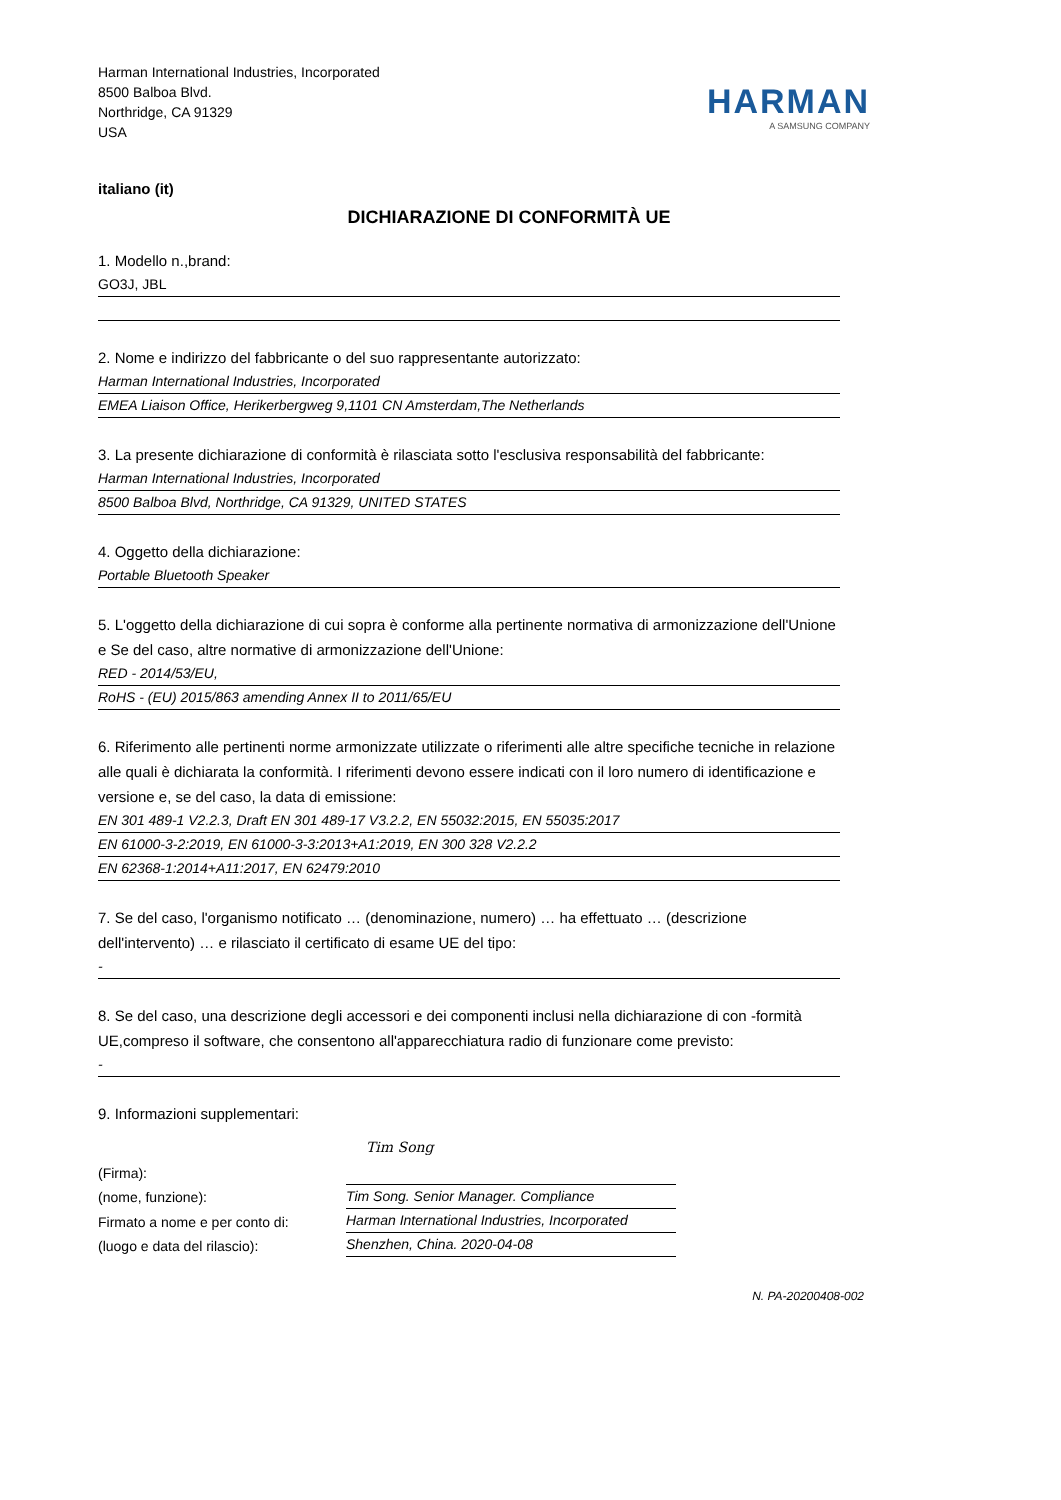Harman International Industries, Incorporated
8500 Balboa Blvd.
Northridge, CA 91329
USA
HARMAN
A SAMSUNG COMPANY
italiano (it)
DICHIARAZIONE DI CONFORMITÀ UE
1. Modello n.,brand:
GO3J, JBL
2. Nome e indirizzo del fabbricante o del suo rappresentante autorizzato:
Harman International Industries, Incorporated
EMEA Liaison Office, Herikerbergweg 9,1101 CN Amsterdam,The Netherlands
3. La presente dichiarazione di conformità è rilasciata sotto l'esclusiva responsabilità del fabbricante:
Harman International Industries, Incorporated
8500 Balboa Blvd, Northridge, CA 91329, UNITED STATES
4. Oggetto della dichiarazione:
Portable Bluetooth Speaker
5. L'oggetto della dichiarazione di cui sopra è conforme alla pertinente normativa di armonizzazione dell'Unione e Se del caso, altre normative di armonizzazione dell'Unione:
RED - 2014/53/EU,
RoHS - (EU) 2015/863 amending Annex II to 2011/65/EU
6. Riferimento alle pertinenti norme armonizzate utilizzate o riferimenti alle altre specifiche tecniche in relazione alle quali è dichiarata la conformità. I riferimenti devono essere indicati con il loro numero di identificazione e versione e, se del caso, la data di emissione:
EN 301 489-1 V2.2.3, Draft EN 301 489-17 V3.2.2, EN 55032:2015, EN 55035:2017
EN 61000-3-2:2019, EN 61000-3-3:2013+A1:2019, EN 300 328 V2.2.2
EN 62368-1:2014+A11:2017, EN 62479:2010
7. Se del caso, l'organismo notificato … (denominazione, numero) … ha effettuato … (descrizione dell'intervento) … e rilasciato il certificato di esame UE del tipo:
-
8. Se del caso, una descrizione degli accessori e dei componenti inclusi nella dichiarazione di con -formità UE,compreso il software, che consentono all'apparecchiatura radio di funzionare come previsto:
-
9. Informazioni supplementari:
(Firma):
(nome, funzione):
Firmato a nome e per conto di:
(luogo e data del rilascio):
Tim Song
Tim Song. Senior Manager. Compliance
Harman International Industries, Incorporated
Shenzhen, China. 2020-04-08
N. PA-20200408-002